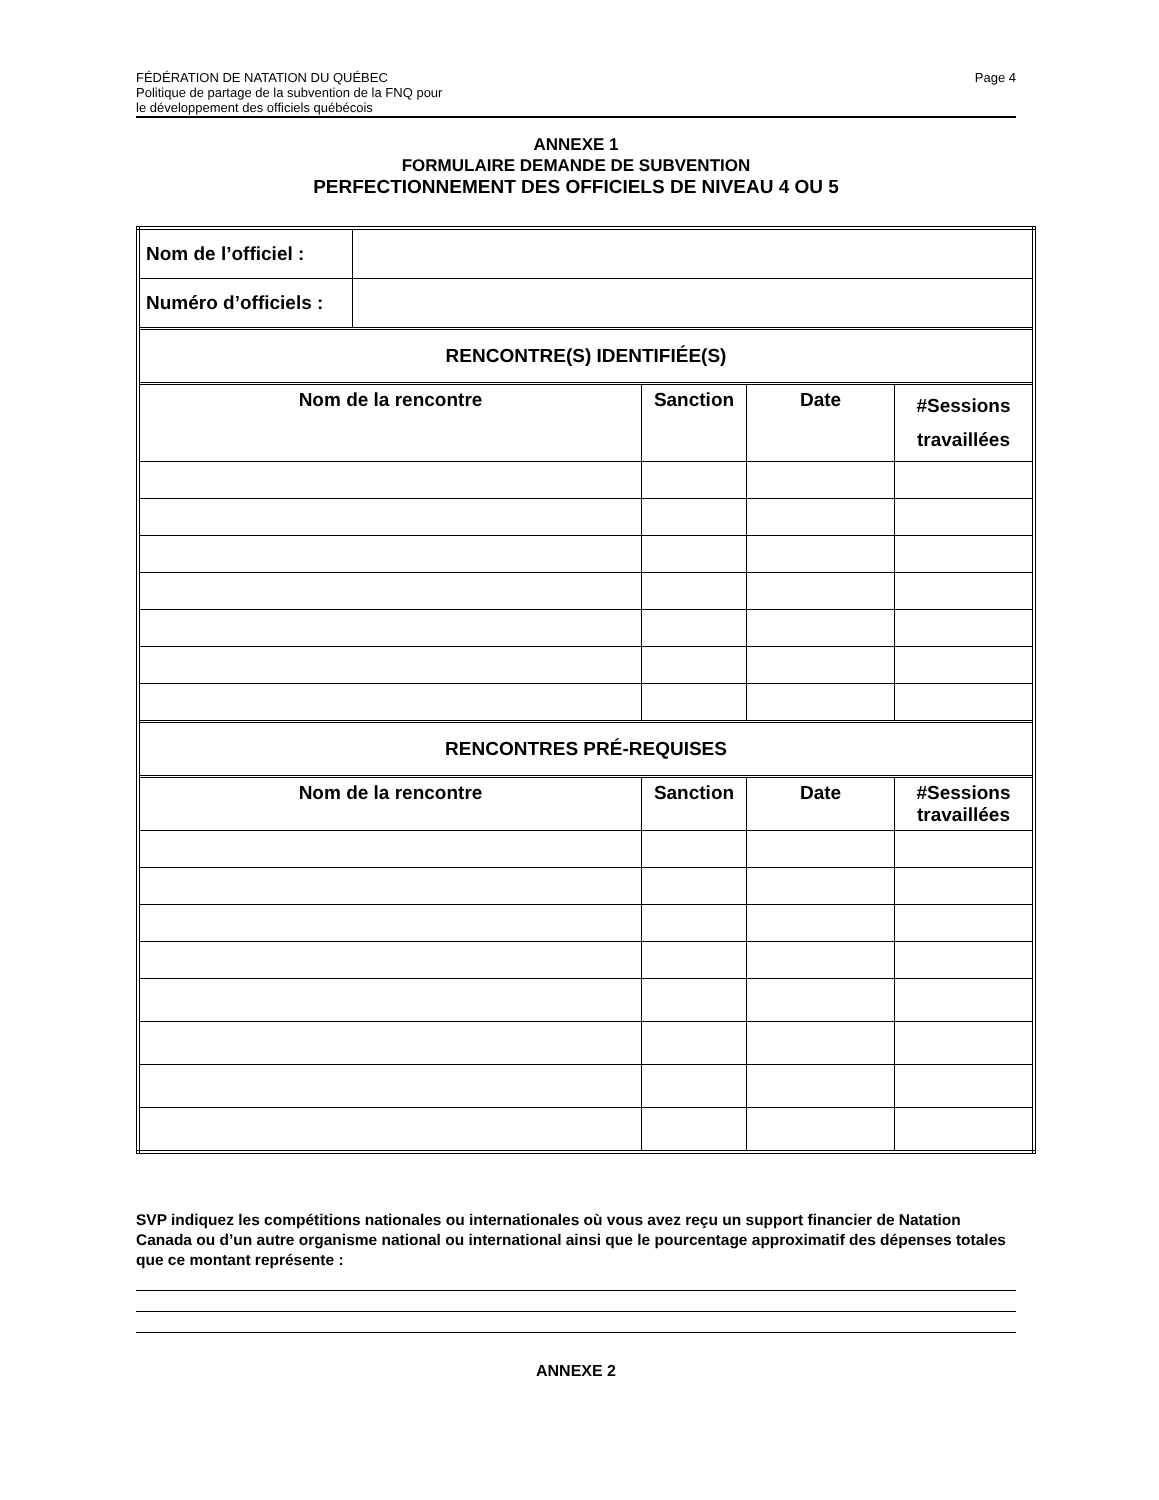FÉDÉRATION DE NATATION DU QUÉBEC
Politique de partage de la subvention de la FNQ pour
le développement des officiels québécois
Page 4
ANNEXE 1
FORMULAIRE DEMANDE DE SUBVENTION
PERFECTIONNEMENT DES OFFICIELS DE NIVEAU 4 OU 5
| Nom de l’officiel : | | | | |
| Numéro d’officiels : | | | | |
| RENCONTRE(S) IDENTIFIÉE(S) | | | | |
| Nom de la rencontre | | Sanction | Date | #Sessions travaillées |
| RENCONTRES PRÉ-REQUISES | | | | |
| Nom de la rencontre | | Sanction | Date | #Sessions travaillées |
SVP indiquez les compétitions nationales ou internationales où vous avez reçu un support financier de Natation Canada ou d’un autre organisme national ou international ainsi que le pourcentage approximatif des dépenses totales que ce montant représente :
ANNEXE 2